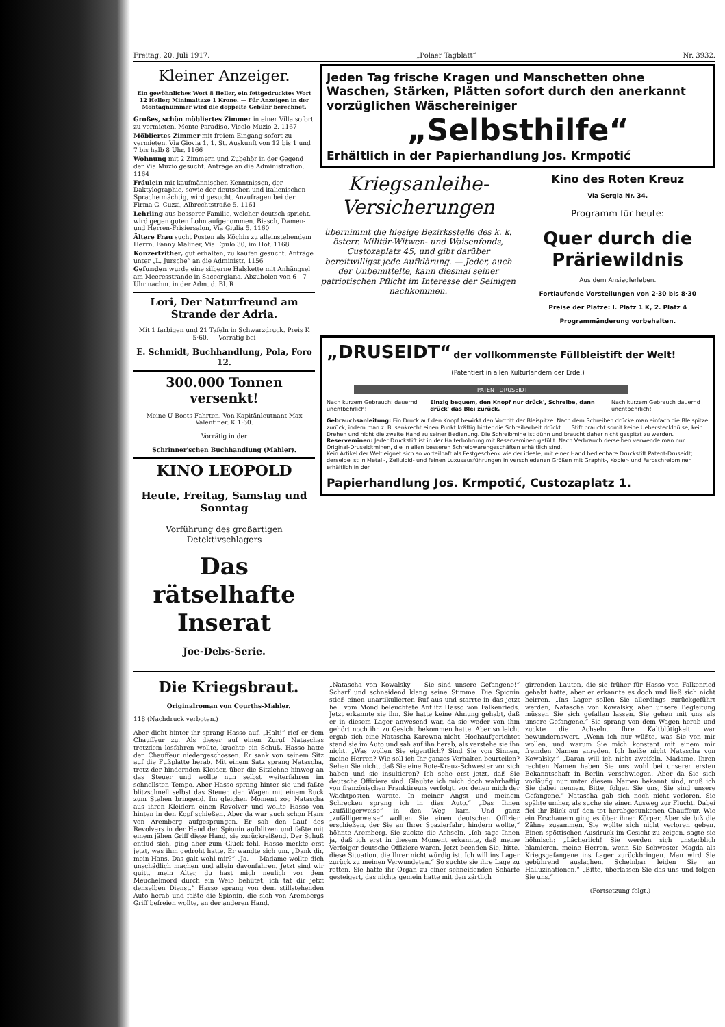Freitag, 20. Juli 1917. „Polaer Tagblatt“Nr. 3932.
Kleiner Anzeiger.
Ein gewöhnliches Wort 8 Heller, ein fettgedrucktes Wort 12 Heller; Minimaltaxe 1 Krone. — Für Anzeigen in der Montagnummer wird die doppelte Gebühr berechnet.
Großes, schön möbliertes Zimmer in einer Villa sofort zu vermieten. Monte Paradiso, Vicolo Muzio 2. 1167
Möbliertes Zimmer mit freiem Eingang sofort zu vermieten. Via Giovia 1, 1. St. Auskunft von 12 bis 1 und 7 bis halb 8 Uhr. 1166
Wohnung mit 2 Zimmern und Zubehör in der Gegend der Via Muzio gesucht. Anträge an die Administration. 1164
Fräulein mit kaufmännischen Kenntnissen, der Daktylographie, sowie der deutschen und italienischen Sprache mächtig, wird gesucht. Anzufragen bei der Firma G. Cuzzi, Albrechtstraße 5. 1161
Lehrling aus besserer Familie, welcher deutsch spricht, wird gegen guten Lohn aufgenommen. Biasch, Damen- und Herren-Frisiersalon, Via Giulia 5. 1160
Ältere Frau sucht Posten als Köchin zu alleinstehendem Herrn. Fanny Maliner, Via Epulo 30, im Hof. 1168
Konzertzither, gut erhalten, zu kaufen gesucht. Anträge unter „L. Jursche“ an die Administr. 1156
Gefunden wurde eine silberne Halskette mit Anhängsel am Meeresstrande in Saccorgiana. Abzuholen von 6—7 Uhr nachm. in der Adm. d. Bl. R
Lori, Der Naturfreund am Strande der Adria.
Mit 1 farbigen und 21 Tafeln in Schwarzdruck. Preis K 5·60. — Vorrätig bei
E. Schmidt, Buchhandlung, Pola, Foro 12.
300.000 Tonnen versenkt!
Meine U-Boots-Fahrten. Von Kapitänleutnant Max Valentiner. K 1·60.
Vorrätig in der
Schrinner'schen Buchhandlung (Mahler).
KINO LEOPOLD
Heute, Freitag, Samstag und Sonntag
Vorführung des großartigen Detektivschlagers
Das rätselhafte Inserat
Joe-Debs-Serie.
Jeden Tag frische Kragen und Manschetten ohne Waschen, Stärken, Plätten sofort durch den anerkannt vorzüglichen Wäschereiniger
„Selbsthilfe“
Erhältlich in der Papierhandlung Jos. Krmpotić
Kriegsanleihe-Versicherungen
übernimmt die hiesige Bezirksstelle des k. k. österr. Militär-Witwen- und Waisenfonds, Custozaplatz 45, und gibt darüber bereitwilligst jede Aufklärung. — Jeder, auch der Unbemittelte, kann diesmal seiner patriotischen Pflicht im Interesse der Seinigen nachkommen.
Kino des Roten Kreuz
Via Sergia Nr. 34.
Programm für heute:
Quer durch die Präriewildnis
Aus dem Ansiedlerleben.
Fortlaufende Vorstellungen von 2·30 bis 8·30
Preise der Plätze: I. Platz 1 K, 2. Platz 4
Programmänderung vorbehalten.
„DRUSEIDT“ der vollkommenste Füllbleistift der Welt!
(Patentiert in allen Kulturländern der Erde.)
PATENT DRUSEIDT
Nach kurzem Gebrauch: dauernd unentbehrlich! Einzig bequem, den Knopf nur drück', Schreibe, dann drück' das Blei zurück. Nach kurzem Gebrauch dauernd unentbehrlich!
Gebrauchsanleitung: Ein Druck auf den Knopf bewirkt den Vortritt der Bleispitze. Nach dem Schreiben drücke man einfach die Bleispitze zurück, indem man z. B. senkrecht einen Punkt kräftig hinter die Schreibarbeit drückt. ... Stift braucht somit keine Ueberstecklhülse, kein Drehen und nicht die zweite Hand zu seiner Bedienung. Die Schreibmine ist dünn und braucht daher nicht gespitzt zu werden.
Reserveminen: Jeder Druckstift ist in der Halterbohrung mit Reserveminen gefüllt. Nach Verbrauch derselben verwende man nur Original-Druseidtminen, die in allen besseren Schreibwarengeschäften erhältlich sind.
Kein Artikel der Welt eignet sich so vorteilhaft als Festgeschenk wie der ideale, mit einer Hand bedienbare Druckstift Patent-Druseidt; derselbe ist in Metall-, Zelluloid- und feinen Luxusausführungen in verschiedenen Größen mit Graphit-, Kopier- und Farbschreibminen erhältlich in der
Papierhandlung Jos. Krmpotić, Custozaplatz 1.
Die Kriegsbraut.
Originalroman von Courths-Mahler.
118 (Nachdruck verboten.)
Aber dicht hinter ihr sprang Hasso auf. „Halt!“ rief er dem Chauffeur zu. Als dieser auf einen Zuruf Nataschas trotzdem losfahren wollte, krachte ein Schuß. Hasso hatte den Chauffeur niedergeschossen. Er sank von seinem Sitz auf die Fußplatte herab. Mit einem Satz sprang Natascha, trotz der hindernden Kleider, über die Sitzlehne hinweg an das Steuer und wollte nun selbst weiterfahren im schnellsten Tempo. Aber Hasso sprang hinter sie und faßte blitzschnell selbst das Steuer, den Wagen mit einem Ruck zum Stehen bringend. Im gleichen Moment zog Natascha aus ihren Kleidern einen Revolver und wollte Hasso von hinten in den Kopf schießen. Aber da war auch schon Hans von Aremberg aufgesprungen. Er sah den Lauf des Revolvers in der Hand der Spionin aufblitzen und faßte mit einem jähen Griff diese Hand, sie zurückreißend. Der Schuß entlud sich, ging aber zum Glück fehl. Hasso merkte erst jetzt, was ihm gedroht hatte. Er wandte sich um. „Dank dir, mein Hans. Das galt wohl mir?“ „Ja. — Madame wollte dich unschädlich machen und allein davonfahren. Jetzt sind wir quitt, mein Alter, du hast mich neulich vor dem Meuchelmord durch ein Weib behütet, ich tat dir jetzt denselben Dienst.“ Hasso sprang von dem stillstehenden Auto herab und faßte die Spionin, die sich von Arembergs Griff befreien wollte, an der anderen Hand.
„Natascha von Kowalsky — Sie sind unsere Gefangene!“ Scharf und schneidend klang seine Stimme. Die Spionin stieß einen unartikulierten Ruf aus und starrte in das jetzt hell vom Mond beleuchtete Antlitz Hasso von Falkenrieds. Jetzt erkannte sie ihn. Sie hatte keine Ahnung gehabt, daß er in diesem Lager anwesend war, da sie weder von ihm gehört noch ihn zu Gesicht bekommen hatte. Aber so leicht ergab sich eine Natascha Karewna nicht. Hochaufgerichtet stand sie im Auto und sah auf ihn herab, als verstehe sie ihn nicht. „Was wollen Sie eigentlich? Sind Sie von Sinnen, meine Herren? Wie soll ich Ihr ganzes Verhalten beurteilen? Sehen Sie nicht, daß Sie eine Rote-Kreuz-Schwester vor sich haben und sie insultieren? Ich sehe erst jetzt, daß Sie deutsche Offiziere sind. Glaubte ich mich doch wahrhaftig von französischen Franktireurs verfolgt, vor denen mich der Wachtposten warnte. In meiner Angst und meinem Schrecken sprang ich in dies Auto.“ „Das Ihnen „zufälligerweise“ in den Weg kam. Und ganz „zufälligerweise“ wollten Sie einen deutschen Offizier erschießen, der Sie an Ihrer Spazierfahrt hindern wollte,“ höhnte Aremberg. Sie zuckte die Achseln. „Ich sage Ihnen ja, daß ich erst in diesem Moment erkannte, daß meine Verfolger deutsche Offiziere waren. Jetzt beenden Sie, bitte, diese Situation, die Ihrer nicht würdig ist. Ich will ins Lager zurück zu meinen Verwundeten.“ So suchte sie ihre Lage zu retten. Sie hatte ihr Organ zu einer schneidenden Schärfe gesteigert, das nichts gemein hatte mit den zärtlich
girrenden Lauten, die sie früher für Hasso von Falkenried gehabt hatte, aber er erkannte es doch und ließ sich nicht beirren. „Ins Lager sollen Sie allerdings zurückgeführt werden, Natascha von Kowalsky, aber unsere Begleitung müssen Sie sich gefallen lassen. Sie gehen mit uns als unsere Gefangene.“ Sie sprang von dem Wagen herab und zuckte die Achseln. Ihre Kaltblütigkeit war bewundernswert. „Wenn ich nur wüßte, was Sie von mir wollen, und warum Sie mich konstant mit einem mir fremden Namen anreden. Ich heiße nicht Natascha von Kowalsky.“ „Daran will ich nicht zweifeln, Madame. Ihren rechten Namen haben Sie uns wohl bei unserer ersten Bekanntschaft in Berlin verschwiegen. Aber da Sie sich vorläufig nur unter diesem Namen bekannt sind, muß ich Sie dabei nennen. Bitte, folgen Sie uns, Sie sind unsere Gefangene.“ Natascha gab sich noch nicht verloren. Sie spähte umher, als suche sie einen Ausweg zur Flucht. Dabei fiel ihr Blick auf den tot herabgesunkenen Chauffeur. Wie ein Erschauern ging es über ihren Körper. Aber sie biß die Zähne zusammen. Sie wollte sich nicht verloren geben. Einen spöttischen Ausdruck im Gesicht zu zeigen, sagte sie höhnisch: „Lächerlich! Sie werden sich unsterblich blamieren, meine Herren, wenn Sie Schwester Magda als Kriegsgefangene ins Lager zurückbringen. Man wird Sie gebührend auslachen. Scheinbar leiden Sie an Halluzinationen.“ „Bitte, überlassen Sie das uns und folgen Sie uns.“
(Fortsetzung folgt.)